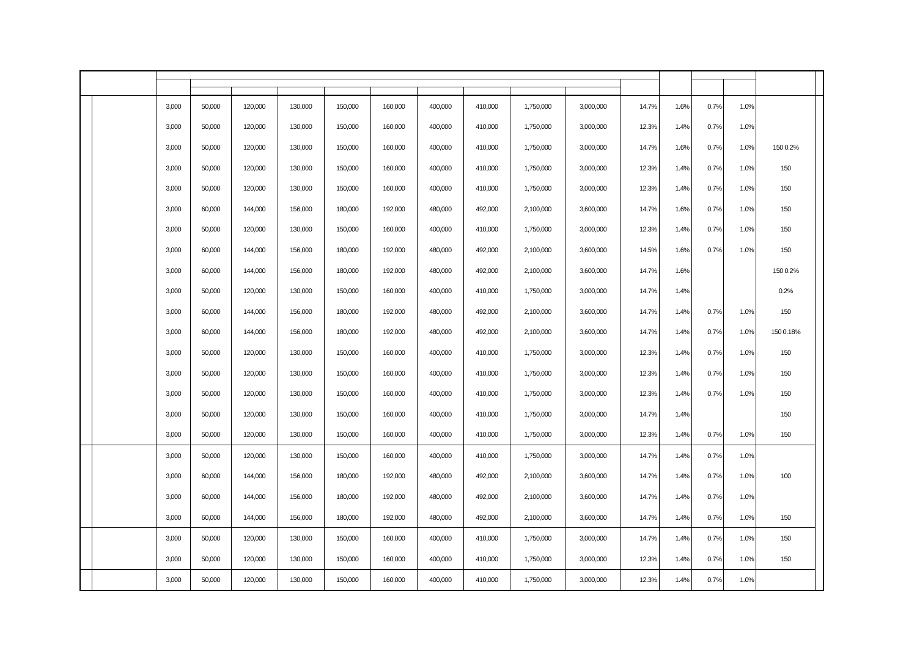| | | 3,000 | 50,000 | 120,000 | 130,000 | 150,000 | 160,000 | 400,000 | 410,000 | 1,750,000 | 3,000,000 | 14.7% | 1.6% | 0.7% | 1.0% | | |
| | | 3,000 | 50,000 | 120,000 | 130,000 | 150,000 | 160,000 | 400,000 | 410,000 | 1,750,000 | 3,000,000 | 12.3% | 1.4% | 0.7% | 1.0% | | |
| | | 3,000 | 50,000 | 120,000 | 130,000 | 150,000 | 160,000 | 400,000 | 410,000 | 1,750,000 | 3,000,000 | 14.7% | 1.6% | 0.7% | 1.0% | 150 0.2% | |
| | | 3,000 | 50,000 | 120,000 | 130,000 | 150,000 | 160,000 | 400,000 | 410,000 | 1,750,000 | 3,000,000 | 12.3% | 1.4% | 0.7% | 1.0% | 150 | |
| | | 3,000 | 50,000 | 120,000 | 130,000 | 150,000 | 160,000 | 400,000 | 410,000 | 1,750,000 | 3,000,000 | 12.3% | 1.4% | 0.7% | 1.0% | 150 | |
| | | 3,000 | 60,000 | 144,000 | 156,000 | 180,000 | 192,000 | 480,000 | 492,000 | 2,100,000 | 3,600,000 | 14.7% | 1.6% | 0.7% | 1.0% | 150 | |
| | | 3,000 | 50,000 | 120,000 | 130,000 | 150,000 | 160,000 | 400,000 | 410,000 | 1,750,000 | 3,000,000 | 12.3% | 1.4% | 0.7% | 1.0% | 150 | |
| | | 3,000 | 60,000 | 144,000 | 156,000 | 180,000 | 192,000 | 480,000 | 492,000 | 2,100,000 | 3,600,000 | 14.5% | 1.6% | 0.7% | 1.0% | 150 | |
| | | 3,000 | 60,000 | 144,000 | 156,000 | 180,000 | 192,000 | 480,000 | 492,000 | 2,100,000 | 3,600,000 | 14.7% | 1.6% | | | 150 0.2% | |
| | | 3,000 | 50,000 | 120,000 | 130,000 | 150,000 | 160,000 | 400,000 | 410,000 | 1,750,000 | 3,000,000 | 14.7% | 1.4% | | | 0.2% | |
| | | 3,000 | 60,000 | 144,000 | 156,000 | 180,000 | 192,000 | 480,000 | 492,000 | 2,100,000 | 3,600,000 | 14.7% | 1.4% | 0.7% | 1.0% | 150 | |
| | | 3,000 | 60,000 | 144,000 | 156,000 | 180,000 | 192,000 | 480,000 | 492,000 | 2,100,000 | 3,600,000 | 14.7% | 1.4% | 0.7% | 1.0% | 150 0.18% | |
| | | 3,000 | 50,000 | 120,000 | 130,000 | 150,000 | 160,000 | 400,000 | 410,000 | 1,750,000 | 3,000,000 | 12.3% | 1.4% | 0.7% | 1.0% | 150 | |
| | | 3,000 | 50,000 | 120,000 | 130,000 | 150,000 | 160,000 | 400,000 | 410,000 | 1,750,000 | 3,000,000 | 12.3% | 1.4% | 0.7% | 1.0% | 150 | |
| | | 3,000 | 50,000 | 120,000 | 130,000 | 150,000 | 160,000 | 400,000 | 410,000 | 1,750,000 | 3,000,000 | 12.3% | 1.4% | 0.7% | 1.0% | 150 | |
| | | 3,000 | 50,000 | 120,000 | 130,000 | 150,000 | 160,000 | 400,000 | 410,000 | 1,750,000 | 3,000,000 | 14.7% | 1.4% | | | 150 | |
| | | 3,000 | 50,000 | 120,000 | 130,000 | 150,000 | 160,000 | 400,000 | 410,000 | 1,750,000 | 3,000,000 | 12.3% | 1.4% | 0.7% | 1.0% | 150 | |
| | | 3,000 | 50,000 | 120,000 | 130,000 | 150,000 | 160,000 | 400,000 | 410,000 | 1,750,000 | 3,000,000 | 14.7% | 1.4% | 0.7% | 1.0% | | |
| | | 3,000 | 60,000 | 144,000 | 156,000 | 180,000 | 192,000 | 480,000 | 492,000 | 2,100,000 | 3,600,000 | 14.7% | 1.4% | 0.7% | 1.0% | 100 | |
| | | 3,000 | 60,000 | 144,000 | 156,000 | 180,000 | 192,000 | 480,000 | 492,000 | 2,100,000 | 3,600,000 | 14.7% | 1.4% | 0.7% | 1.0% | | |
| | | 3,000 | 60,000 | 144,000 | 156,000 | 180,000 | 192,000 | 480,000 | 492,000 | 2,100,000 | 3,600,000 | 14.7% | 1.4% | 0.7% | 1.0% | 150 | |
| | | 3,000 | 50,000 | 120,000 | 130,000 | 150,000 | 160,000 | 400,000 | 410,000 | 1,750,000 | 3,000,000 | 14.7% | 1.4% | 0.7% | 1.0% | 150 | |
| | | 3,000 | 50,000 | 120,000 | 130,000 | 150,000 | 160,000 | 400,000 | 410,000 | 1,750,000 | 3,000,000 | 12.3% | 1.4% | 0.7% | 1.0% | 150 | |
| | | 3,000 | 50,000 | 120,000 | 130,000 | 150,000 | 160,000 | 400,000 | 410,000 | 1,750,000 | 3,000,000 | 12.3% | 1.4% | 0.7% | 1.0% | | |